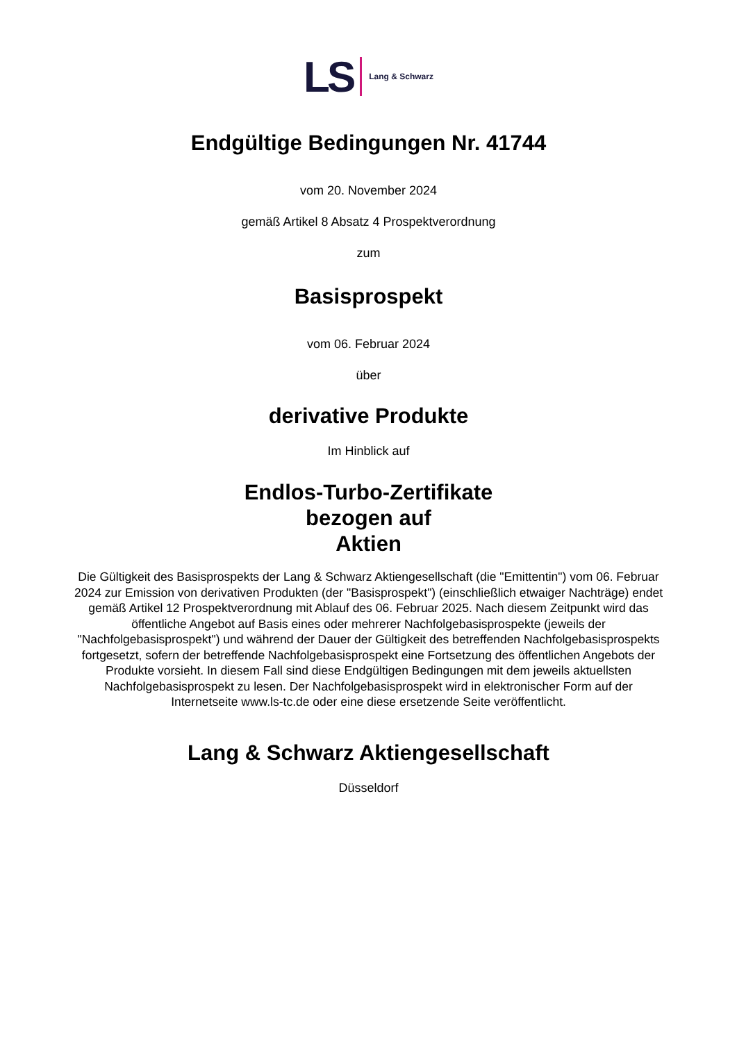LS Lang & Schwarz
Endgültige Bedingungen Nr. 41744
vom 20. November 2024
gemäß Artikel 8 Absatz 4 Prospektverordnung
zum
Basisprospekt
vom 06. Februar 2024
über
derivative Produkte
Im Hinblick auf
Endlos-Turbo-Zertifikate
bezogen auf
Aktien
Die Gültigkeit des Basisprospekts der Lang & Schwarz Aktiengesellschaft (die "Emittentin") vom 06. Februar 2024 zur Emission von derivativen Produkten (der "Basisprospekt") (einschließlich etwaiger Nachträge) endet gemäß Artikel 12 Prospektverordnung mit Ablauf des 06. Februar 2025. Nach diesem Zeitpunkt wird das öffentliche Angebot auf Basis eines oder mehrerer Nachfolgebasisprospekte (jeweils der "Nachfolgebasisprospekt") und während der Dauer der Gültigkeit des betreffenden Nachfolgebasisprospekts fortgesetzt, sofern der betreffende Nachfolgebasisprospekt eine Fortsetzung des öffentlichen Angebots der Produkte vorsieht. In diesem Fall sind diese Endgültigen Bedingungen mit dem jeweils aktuellsten Nachfolgebasisprospekt zu lesen. Der Nachfolgebasisprospekt wird in elektronischer Form auf der Internetseite www.ls-tc.de oder eine diese ersetzende Seite veröffentlicht.
Lang & Schwarz Aktiengesellschaft
Düsseldorf